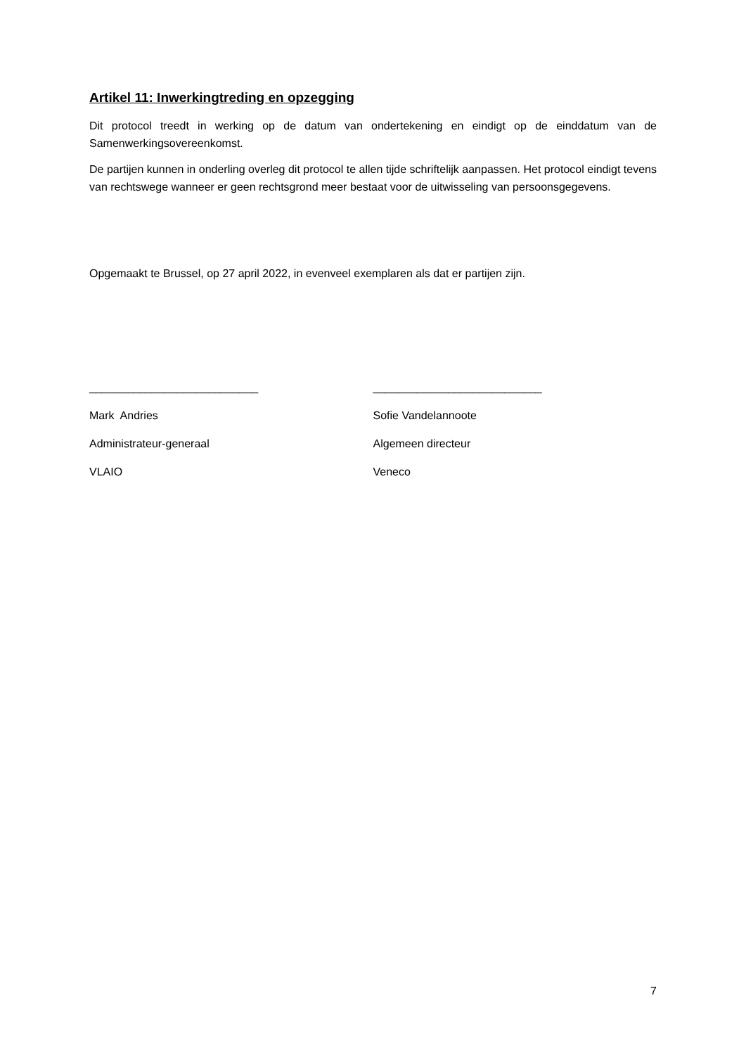Artikel 11: Inwerkingtreding en opzegging
Dit protocol treedt in werking op de datum van ondertekening en eindigt op de einddatum van de Samenwerkingsovereenkomst.
De partijen kunnen in onderling overleg dit protocol te allen tijde schriftelijk aanpassen. Het protocol eindigt tevens van rechtswege wanneer er geen rechtsgrond meer bestaat voor de uitwisseling van persoonsgegevens.
Opgemaakt te Brussel, op 27 april 2022, in evenveel exemplaren als dat er partijen zijn.
___________________________
Mark Andries
Administrateur-generaal
VLAIO
___________________________
Sofie Vandelannoote
Algemeen directeur
Veneco
7